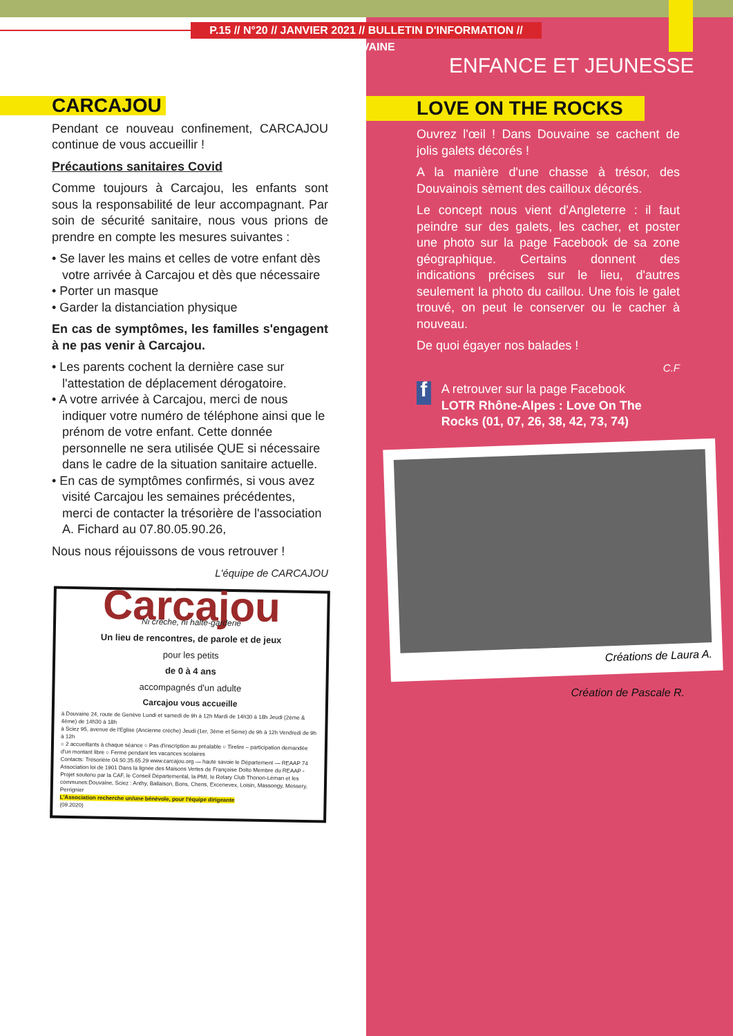P.15 // N°20 // JANVIER 2021 // BULLETIN D'INFORMATION // DOUVAINE
ENFANCE ET JEUNESSE
CARCAJOU
Pendant ce nouveau confinement, CARCAJOU continue de vous accueillir !
Précautions sanitaires Covid
Comme toujours à Carcajou, les enfants sont sous la responsabilité de leur accompagnant. Par soin de sécurité sanitaire, nous vous prions de prendre en compte les mesures suivantes :
• Se laver les mains et celles de votre enfant dès votre arrivée à Carcajou et dès que nécessaire
• Porter un masque
• Garder la distanciation physique
En cas de symptômes, les familles s'engagent à ne pas venir à Carcajou.
• Les parents cochent la dernière case sur l'attestation de déplacement dérogatoire.
• A votre arrivée à Carcajou, merci de nous indiquer votre numéro de téléphone ainsi que le prénom de votre enfant. Cette donnée personnelle ne sera utilisée QUE si nécessaire dans le cadre de la situation sanitaire actuelle.
• En cas de symptômes confirmés, si vous avez visité Carcajou les semaines précédentes, merci de contacter la trésorière de l'association A. Fichard au 07.80.05.90.26,
Nous nous réjouissons de vous retrouver !
L'équipe de CARCAJOU
Carcajou
Ni crèche, ni halte-garderie
Un lieu de rencontres, de parole et de jeux
pour les petits
de 0 à 4 ans
accompagnés d'un adulte
Carcajou vous accueille
à Douvaine 24, route de Genève Lundi et samedi de 9h à 12h Mardi de 14h30 à 18h Jeudi (2ème & 4ème) de 14h30 à 18h
à Sciez 95, avenue de l'Eglise (Ancienne crèche) Jeudi (1er, 3ème et 5ème) de 9h à 12h Vendredi de 9h à 12h
○ 2 accueillants à chaque séance ○ Pas d'inscription au préalable ○ Tirelire – participation demandée d'un montant libre ○ Fermé pendant les vacances scolaires
Contacts: Trésorière 04.50.35.65.29 www.carcajou.org — haute savoie le Département — REAAP 74
Association loi de 1901 Dans la lignée des Maisons Vertes de Françoise Dolto Membre du REAAP - Projet soutenu par la CAF, le Conseil Départemental, la PMI, le Rotary Club Thonon-Léman et les communes:Douvaine, Sciez : Anthy, Ballaison, Bons, Chens, Excenevex, Loisin, Massongy, Messery, Perrignier
L'Association recherche un/une bénévole, pour l'équipe dirigeante
(09.2020)
LOVE ON THE ROCKS
Ouvrez l'œil ! Dans Douvaine se cachent de jolis galets décorés !
A la manière d'une chasse à trésor, des Douvainois sèment des cailloux décorés.
Le concept nous vient d'Angleterre : il faut peindre sur des galets, les cacher, et poster une photo sur la page Facebook de sa zone géographique. Certains donnent des indications précises sur le lieu, d'autres seulement la photo du caillou. Une fois le galet trouvé, on peut le conserver ou le cacher à nouveau.
De quoi égayer nos balades !
C.F
f
A retrouver sur la page Facebook
LOTR Rhône-Alpes : Love On The Rocks (01, 07, 26, 38, 42, 73, 74)
Créations de Laura A.
Création de Pascale R.